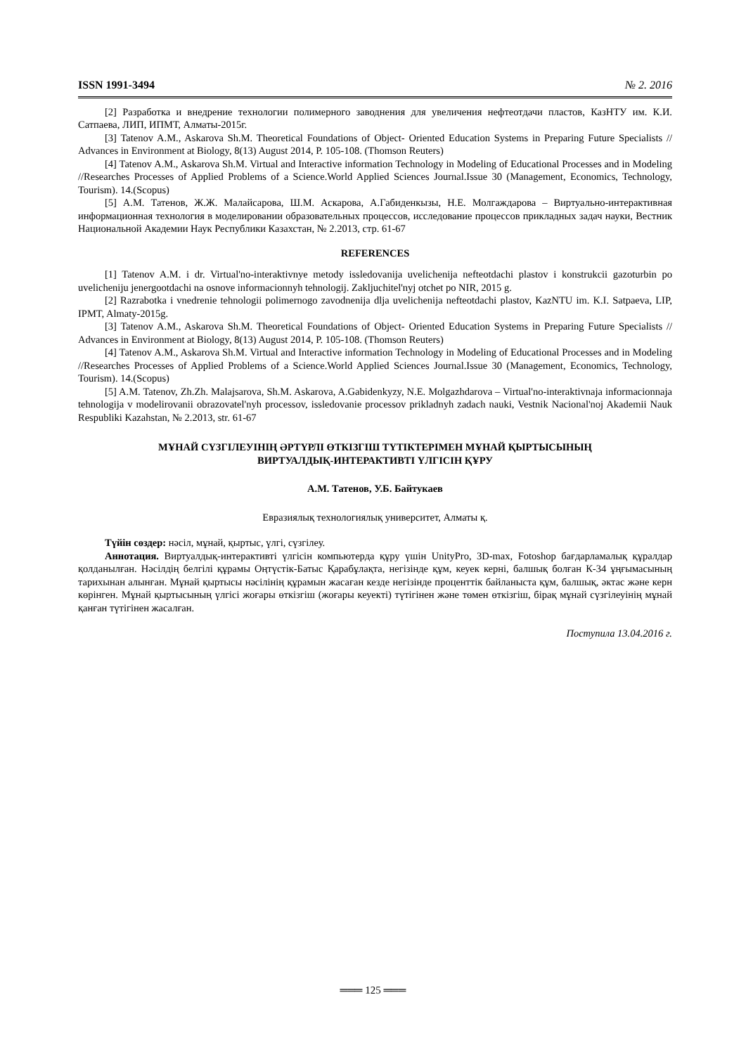ISSN 1991-3494 № 2. 2016
[2] Разработка и внедрение технологии полимерного заводнения для увеличения нефтеотдачи пластов, КазНТУ им. К.И. Сатпаева, ЛИП, ИПМТ, Алматы-2015г.
[3] Tatenov A.M., Askarova Sh.M. Theoretical Foundations of Object- Oriented Education Systems in Preparing Future Specialists // Advances in Environment at Biology, 8(13) August 2014, P. 105-108. (Thomson Reuters)
[4] Tatenov A.M., Askarova Sh.M. Virtual and Interactive information Technology in Modeling of Educational Processes and in Modeling //Researches Processes of Applied Problems of a Science.World Applied Sciences Journal.Issue 30 (Management, Economics, Technology, Tourism). 14.(Scopus)
[5] А.М. Татенов, Ж.Ж. Малайсарова, Ш.М. Аскарова, А.Габиденкызы, Н.Е. Молгаждарова – Виртуально-интерактивная информационная технология в моделировании образовательных процессов, исследование процессов прикладных задач науки, Вестник Национальной Академии Наук Республики Казахстан, № 2.2013, стр. 61-67
REFERENCES
[1] Tatenov A.M. i dr. Virtual'no-interaktivnye metody issledovanija uvelichenija nefteotdachi plastov i konstrukcii gazoturbin po uvelicheniju jenergootdachi na osnove informacionnyh tehnologij. Zakljuchitel'nyj otchet po NIR, 2015 g.
[2] Razrabotka i vnedrenie tehnologii polimernogo zavodnenija dlja uvelichenija nefteotdachi plastov, KazNTU im. K.I. Satpaeva, LIP, IPMT, Almaty-2015g.
[3] Tatenov A.M., Askarova Sh.M. Theoretical Foundations of Object- Oriented Education Systems in Preparing Future Specialists // Advances in Environment at Biology, 8(13) August 2014, P. 105-108. (Thomson Reuters)
[4] Tatenov A.M., Askarova Sh.M. Virtual and Interactive information Technology in Modeling of Educational Processes and in Modeling //Researches Processes of Applied Problems of a Science.World Applied Sciences Journal.Issue 30 (Management, Economics, Technology, Tourism). 14.(Scopus)
[5] A.M. Tatenov, Zh.Zh. Malajsarova, Sh.M. Askarova, A.Gabidenkyzy, N.E. Molgazhdarova – Virtual'no-interaktivnaja informacionnaja tehnologija v modelirovanii obrazovatel'nyh processov, issledovanie processov prikladnyh zadach nauki, Vestnik Nacional'noj Akademii Nauk Respubliki Kazahstan, № 2.2013, str. 61-67
МҰНАЙ СҮЗГІЛЕУІНІҢ ӘРТҮРЛІ ӨТКІЗГІШ ТҮТІКТЕРІМЕН МҰНАЙ ҚЫРТЫСЫНЫҢ
ВИРТУАЛДЫҚ-ИНТЕРАКТИВТІ ҮЛГІСІН ҚҰРУ
А.М. Татенов, У.Б. Байтукаев
Евразиялық технологиялық университет, Алматы қ.
Түйін сөздер: нәсіл, мұнай, қыртыс, үлгі, сүзгілеу.
Аннотация. Виртуалдық-интерактивті үлгісін компьютерда құру үшін UnityPro, 3D-max, Fotoshop бағдарламалық құралдар қолданылған. Нәсілдің белгілі құрамы Оңтүстік-Батыс Қарабұлақта, негізінде құм, кеуек керні, балшық болған К-34 ұңғымасының тарихынан алынған. Мұнай қыртысы нәсілінің құрамын жасаған кезде негізінде проценттік байланыста құм, балшық, әктас және керн көрінген. Мұнай қыртысының үлгісі жоғары өткізгіш (жоғары кеуекті) түтігінен және төмен өткізгіш, бірақ мұнай сүзгілеуінің мұнай қанған түтігінен жасалған.
Поступила 13.04.2016 г.
═══ 125 ═══